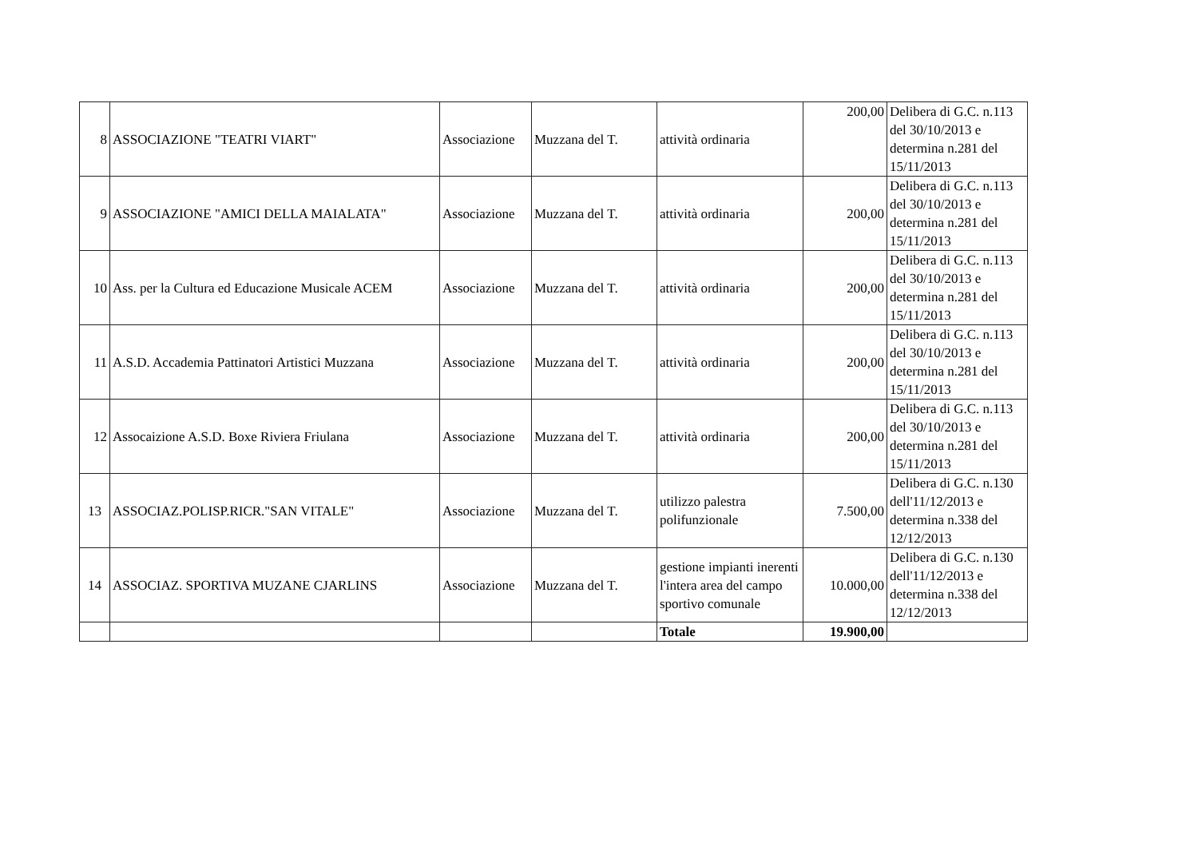| 8 | ASSOCIAZIONE "TEATRI VIART" | Associazione | Muzzana del T. | attività ordinaria | 200,00 | Delibera di G.C. n.113 del 30/10/2013 e determina n.281 del 15/11/2013 |
| 9 | ASSOCIAZIONE "AMICI DELLA MAIALATA" | Associazione | Muzzana del T. | attività ordinaria | 200,00 | Delibera di G.C. n.113 del 30/10/2013 e determina n.281 del 15/11/2013 |
| 10 | Ass. per la Cultura ed Educazione Musicale ACEM | Associazione | Muzzana del T. | attività ordinaria | 200,00 | Delibera di G.C. n.113 del 30/10/2013 e determina n.281 del 15/11/2013 |
| 11 | A.S.D. Accademia Pattinatori Artistici Muzzana | Associazione | Muzzana del T. | attività ordinaria | 200,00 | Delibera di G.C. n.113 del 30/10/2013 e determina n.281 del 15/11/2013 |
| 12 | Assocaizione A.S.D. Boxe Riviera Friulana | Associazione | Muzzana del T. | attività ordinaria | 200,00 | Delibera di G.C. n.113 del 30/10/2013 e determina n.281 del 15/11/2013 |
| 13 | ASSOCIAZ.POLISP.RICR."SAN VITALE" | Associazione | Muzzana del T. | utilizzo palestra polifunzionale | 7.500,00 | Delibera di G.C. n.130 dell'11/12/2013 e determina n.338 del 12/12/2013 |
| 14 | ASSOCIAZ. SPORTIVA MUZANE CJARLINS | Associazione | Muzzana del T. | gestione impianti inerenti l'intera area del campo sportivo comunale | 10.000,00 | Delibera di G.C. n.130 dell'11/12/2013 e determina n.338 del 12/12/2013 |
| | | | | Totale | 19.900,00 | |